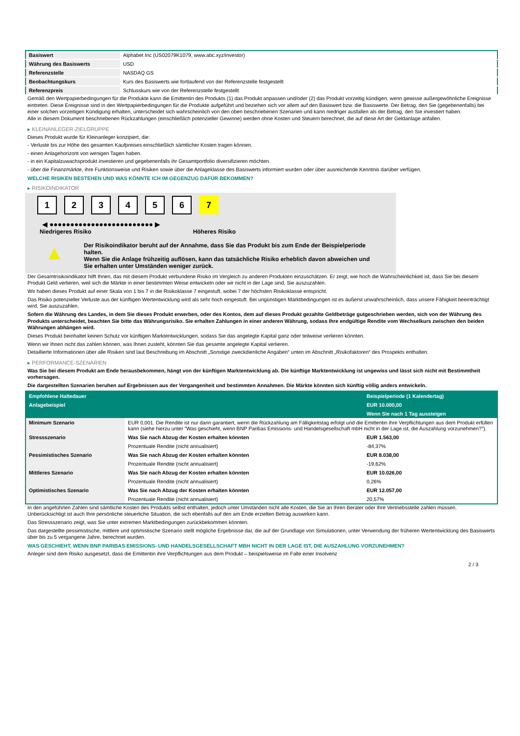| Basiswert | Alphabet Inc (US02079K1079, www.abc.xyz/investor) |
| Währung des Basiswerts | USD |
| Referenzstelle | NASDAQ GS |
| Beobachtungskurs | Kurs des Basiswerts wie fortlaufend von der Referenzstelle festgestellt |
| Referenzpreis | Schlusskurs wie von der Referenzstelle festgestellt |
Gemäß den Wertpapierbedingungen für die Produkte kann die Emittentin des Produkts (1) das Produkt anpassen und/oder (2) das Produkt vorzeitig kündigen, wenn gewisse außergewöhnliche Ereignisse eintreten. Diese Ereignisse sind in den Wertpapierbedingungen für die Produkte aufgeführt und beziehen sich vor allem auf den Basiswert bzw. die Basiswerte. Der Betrag, den Sie (gegebenenfalls) bei einer solchen vorzeitigen Kündigung erhalten, unterscheidet sich wahrscheinlich von den oben beschriebenen Szenarien und kann niedriger ausfallen als der Betrag, den Sie investiert haben.
Alle in diesem Dokument beschriebenen Rückzahlungen (einschließlich potenzieller Gewinne) werden ohne Kosten und Steuern berechnet, die auf diese Art der Geldanlage anfallen.
▸ KLEINANLEGER-ZIELGRUPPE
Dieses Produkt wurde für Kleinanleger konzipiert, die:
- Verluste bis zur Höhe des gesamten Kaufpreises einschließlich sämtlicher Kosten tragen können.
- einen Anlagehorizont von wenigen Tagen haben.
- in ein Kapitalzuwachsprodukt investieren und gegebenenfalls ihr Gesamtportfolio diversifizieren möchten.
- über die Finanzmärkte, ihre Funktionsweise und Risiken sowie über die Anlageklasse des Basiswerts informiert wurden oder über ausreichende Kenntnis darüber verfügen.
WELCHE RISIKEN BESTEHEN UND WAS KÖNNTE ICH IM GEGENZUG DAFÜR BEKOMMEN?
▸ RISIKOINDIKATOR
123456 7
◀ ●●●●●●●●●●●●●●●●●●●●●●●●● ▶
Niedrigeres Risiko Höheres Risiko
▲
Der Risikoindikator beruht auf der Annahme, dass Sie das Produkt bis zum Ende der Beispielperiode halten.
Wenn Sie die Anlage frühzeitig auflösen, kann das tatsächliche Risiko erheblich davon abweichen und Sie erhalten unter Umständen weniger zurück.
Der Gesamtrisikoindikator hilft Ihnen, das mit diesem Produkt verbundene Risiko im Vergleich zu anderen Produkten einzuschätzen. Er zeigt, wie hoch die Wahrscheinlichkeit ist, dass Sie bei diesem Produkt Geld verlieren, weil sich die Märkte in einer bestimmten Weise entwickeln oder wir nicht in der Lage sind, Sie auszuzahlen.
Wir haben dieses Produkt auf einer Skala von 1 bis 7 in die Risikoklasse 7 eingestuft, wobei 7 der höchsten Risikoklasse entspricht.
Das Risiko potenzieller Verluste aus der künftigen Wertentwicklung wird als sehr hoch eingestuft. Bei ungünstigen Marktbedingungen ist es äußerst unwahrscheinlich, dass unsere Fähigkeit beeinträchtigt wird, Sie auszuzahlen.
Sofern die Währung des Landes, in dem Sie dieses Produkt erwerben, oder des Kontos, dem auf dieses Produkt gezahlte Geldbeträge gutgeschrieben werden, sich von der Währung des Produkts unterscheidet, beachten Sie bitte das Währungsrisiko. Sie erhalten Zahlungen in einer anderen Währung, sodass Ihre endgültige Rendite vom Wechselkurs zwischen den beiden Währungen abhängen wird.
Dieses Produkt beinhaltet keinen Schutz vor künftigen Marktentwicklungen, sodass Sie das angelegte Kapital ganz oder teilweise verlieren könnten.
Wenn wir Ihnen nicht das zahlen können, was Ihnen zusteht, könnten Sie das gesamte angelegte Kapital verlieren.
Detaillierte Informationen über alle Risiken sind laut Beschreibung im Abschnitt „Sonstige zweckdienliche Angaben“ unten im Abschnitt „Risikofaktoren“ des Prospekts enthalten.
▸ PERFORMANCE-SZENARIEN
Was Sie bei diesem Produkt am Ende herausbekommen, hängt von der künftigen Marktentwicklung ab. Die künftige Marktentwicklung ist ungewiss und lässt sich nicht mit Bestimmtheit vorhersagen.
Die dargestellten Szenarien beruhen auf Ergebnissen aus der Vergangenheit und bestimmten Annahmen. Die Märkte könnten sich künftig völlig anders entwickeln.
| Empfohlene Haltedauer | | Beispielperiode (1 Kalendertag) |
| --- | --- | --- |
| Anlagebeispiel | | EUR 10.000,00 |
| | | Wenn Sie nach 1 Tag aussteigen |
| Minimum Szenario | EUR 0,001. Die Rendite ist nur dann garantiert, wenn die Rückzahlung am Fälligkeitstag erfolgt und die Emittentin ihre Verpflichtungen aus dem Produkt erfüllen kann (siehe hierzu unter "Was geschieht, wenn BNP Paribas Emissions- und Handelsgesellschaft mbH nicht in der Lage ist, die Auszahlung vorzunehmen?"). | |
| Stressszenario | Was Sie nach Abzug der Kosten erhalten könnten | EUR 1.563,00 |
| | Prozentuale Rendite (nicht annualisiert) | -84,37% |
| Pessimistisches Szenario | Was Sie nach Abzug der Kosten erhalten könnten | EUR 8.038,00 |
| | Prozentuale Rendite (nicht annualisiert) | -19,62% |
| Mittleres Szenario | Was Sie nach Abzug der Kosten erhalten könnten | EUR 10.026,00 |
| | Prozentuale Rendite (nicht annualisiert) | 0,26% |
| Optimistisches Szenario | Was Sie nach Abzug der Kosten erhalten könnten | EUR 12.057,00 |
| | Prozentuale Rendite (nicht annualisiert) | 20,57% |
In den angeführten Zahlen sind sämtliche Kosten des Produkts selbst enthalten, jedoch unter Umständen nicht alle Kosten, die Sie an Ihren Berater oder Ihre Vertriebsstelle zahlen müssen. Unberücksichtigt ist auch Ihre persönliche steuerliche Situation, die sich ebenfalls auf den am Ende erzielten Betrag auswirken kann.
Das Stressszenario zeigt, was Sie unter extremen Marktbedingungen zurückbekommen könnten.
Das dargestellte pessimistische, mittlere und optimistische Szenario stellt mögliche Ergebnisse dar, die auf der Grundlage von Simulationen, unter Verwendung der früheren Wertentwicklung des Basiswerts über bis zu 5 vergangene Jahre, berechnet wurden.
WAS GESCHIEHT, WENN BNP PARIBAS EMISSIONS- UND HANDELSGESELLSCHAFT MBH NICHT IN DER LAGE IST, DIE AUSZAHLUNG VORZUNEHMEN?
Anleger sind dem Risiko ausgesetzt, dass die Emittentin ihre Verpflichtungen aus dem Produkt – beispielsweise im Falle einer Insolvenz
2 / 3